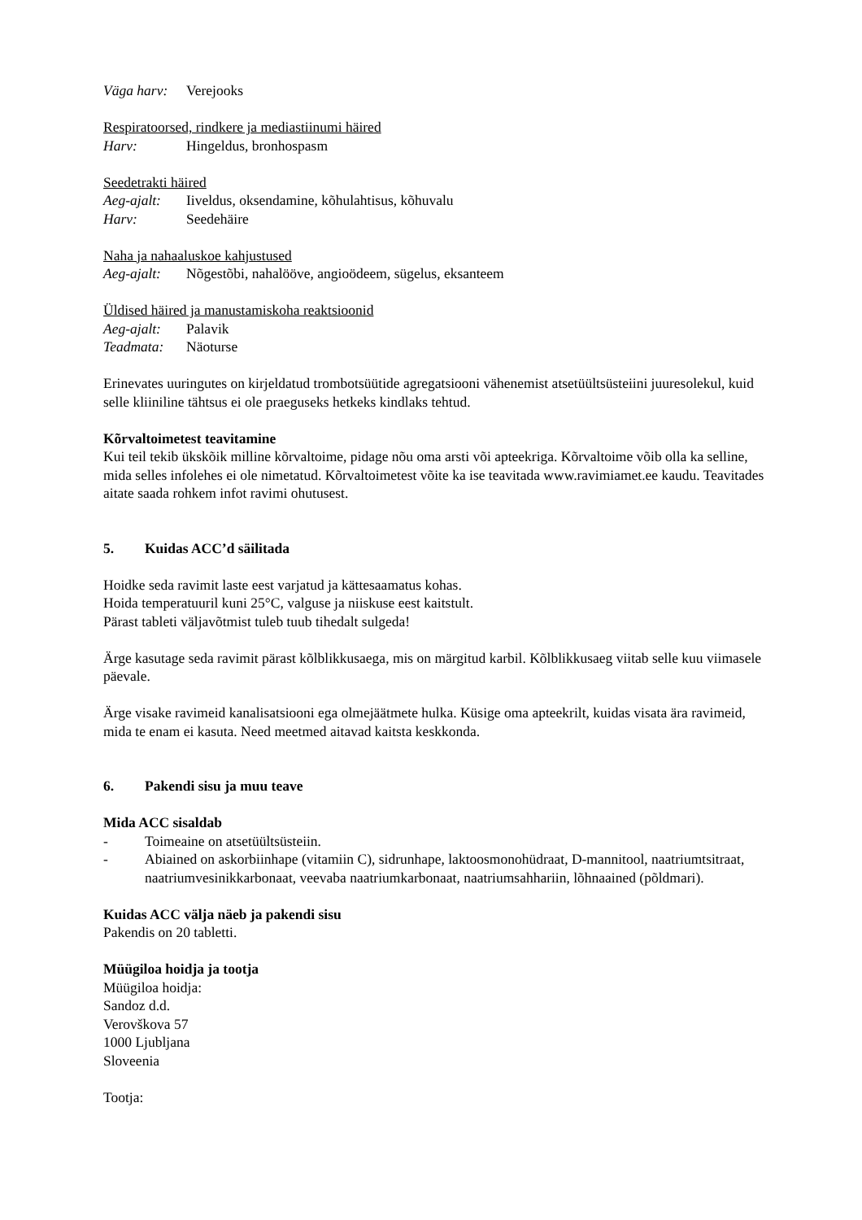Väga harv: Verejooks
Respiratoorsed, rindkere ja mediastiinumi häired
Harv: Hingeldus, bronhospasm
Seedetrakti häired
Aeg-ajalt: Iiveldus, oksendamine, kõhulahtisus, kõhuvalu
Harv: Seedehäire
Naha ja nahaaluskoe kahjustused
Aeg-ajalt: Nõgestõbi, nahalööve, angioödeem, sügelus, eksanteem
Üldised häired ja manustamiskoha reaktsioonid
Aeg-ajalt: Palavik
Teadmata: Näoturse
Erinevates uuringutes on kirjeldatud trombotsüütide agregatsiooni vähenemist atsetüültsüsteiini juuresolekul, kuid selle kliiniline tähtsus ei ole praeguseks hetkeks kindlaks tehtud.
Kõrvaltoimetest teavitamine
Kui teil tekib ükskõik milline kõrvaltoime, pidage nõu oma arsti või apteekriga. Kõrvaltoime võib olla ka selline, mida selles infolehes ei ole nimetatud. Kõrvaltoimetest võite ka ise teavitada www.ravimiamet.ee kaudu. Teavitades aitate saada rohkem infot ravimi ohutusest.
5. Kuidas ACC’d säilitada
Hoidke seda ravimit laste eest varjatud ja kättesaamatus kohas.
Hoida temperatuuril kuni 25°C, valguse ja niiskuse eest kaitstult.
Pärast tableti väljavõtmist tuleb tuub tihedalt sulgeda!
Ärge kasutage seda ravimit pärast kõlblikkusaega, mis on märgitud karbil. Kõlblikkusaeg viitab selle kuu viimasele päevale.
Ärge visake ravimeid kanalisatsiooni ega olmejäätmete hulka. Küsige oma apteekrilt, kuidas visata ära ravimeid, mida te enam ei kasuta. Need meetmed aitavad kaitsta keskkonda.
6. Pakendi sisu ja muu teave
Mida ACC sisaldab
- Toimeaine on atsetüültsüsteiin.
- Abiained on askorbiinhape (vitamiin C), sidrunhape, laktoosmonohüdraat, D-mannitool, naatriumtsitraat, naatriumvesinikkarbonaat, veevaba naatriumkarbonaat, naatriumsahhariin, lõhnaained (põldmari).
Kuidas ACC välja näeb ja pakendi sisu
Pakendis on 20 tabletti.
Müügiloa hoidja ja tootja
Müügiloa hoidja:
Sandoz d.d.
Verovškova 57
1000 Ljubljana
Sloveenia
Tootja: